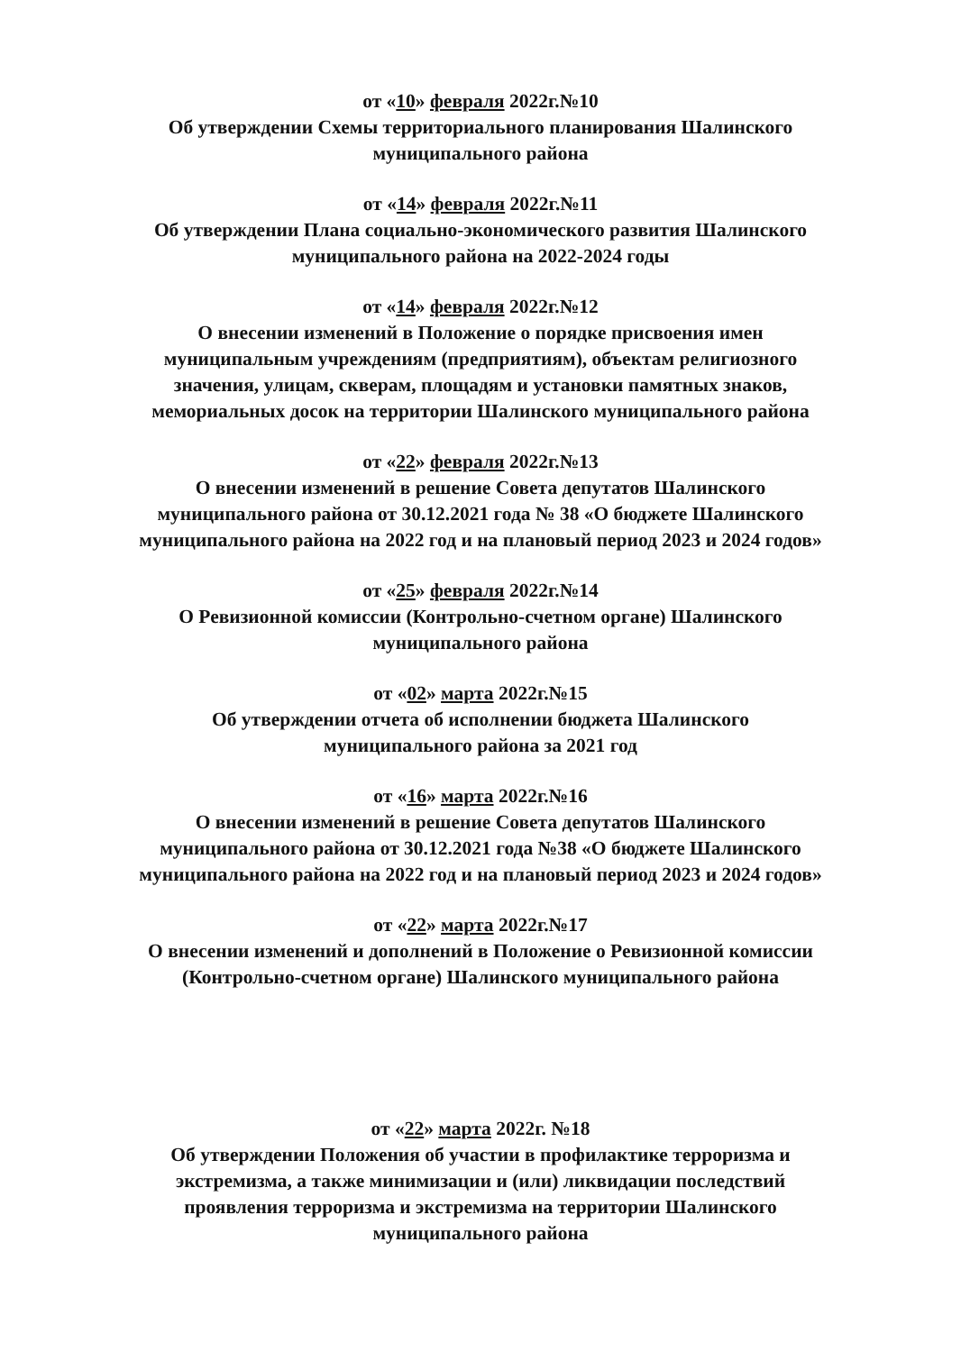от «10» февраля 2022г.№10
Об утверждении Схемы территориального планирования Шалинского
муниципального района
от «14» февраля 2022г.№11
Об утверждении Плана социально-экономического развития Шалинского
муниципального района на 2022-2024 годы
от «14» февраля 2022г.№12
О внесении изменений в Положение о порядке присвоения имен
муниципальным учреждениям (предприятиям), объектам религиозного
значения, улицам, скверам, площадям и установки памятных знаков,
мемориальных досок на территории Шалинского муниципального района
от «22» февраля 2022г.№13
О внесении изменений в решение Совета депутатов Шалинского
муниципального района от 30.12.2021 года № 38 «О бюджете Шалинского
муниципального района на 2022 год и на плановый период 2023 и 2024 годов»
от «25» февраля 2022г.№14
О Ревизионной комиссии (Контрольно-счетном органе) Шалинского
муниципального района
от «02» марта 2022г.№15
Об утверждении отчета об исполнении бюджета Шалинского
муниципального района за 2021 год
от «16» марта 2022г.№16
О внесении изменений в решение Совета депутатов Шалинского
муниципального района от 30.12.2021 года №38 «О бюджете Шалинского
муниципального района на 2022 год и на плановый период 2023 и 2024 годов»
от «22» марта 2022г.№17
О внесении изменений и дополнений в Положение о Ревизионной комиссии
(Контрольно-счетном органе) Шалинского муниципального района
от «22» марта 2022г. №18
Об утверждении Положения об участии в профилактике терроризма и
экстремизма, а также минимизации и (или) ликвидации последствий
проявления терроризма и экстремизма на территории Шалинского
муниципального района